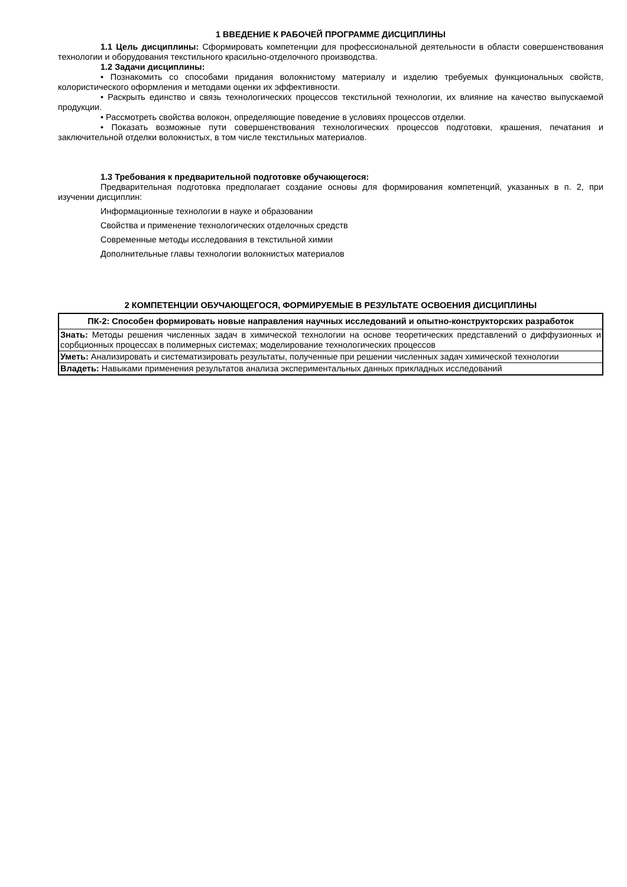1 ВВЕДЕНИЕ К РАБОЧЕЙ ПРОГРАММЕ ДИСЦИПЛИНЫ
1.1 Цель дисциплины: Сформировать компетенции для профессиональной деятельности в области совершенствования технологии и оборудования текстильного красильно-отделочного производства.
1.2 Задачи дисциплины:
• Познакомить со способами придания волокнистому материалу и изделию требуемых функциональных свойств, колористического оформления и методами оценки их эффективности.
• Раскрыть единство и связь технологических процессов текстильной технологии, их влияние на качество выпускаемой продукции.
• Рассмотреть свойства волокон, определяющие поведение в условиях процессов отделки.
• Показать возможные пути совершенствования технологических процессов подготовки, крашения, печатания и заключительной отделки волокнистых, в том числе текстильных материалов.
1.3 Требования к предварительной подготовке обучающегося:
Предварительная подготовка предполагает создание основы для формирования компетенций, указанных в п. 2, при изучении дисциплин:
Информационные технологии в науке и образовании
Свойства и применение технологических отделочных средств
Современные методы исследования в текстильной химии
Дополнительные главы технологии волокнистых материалов
2 КОМПЕТЕНЦИИ ОБУЧАЮЩЕГОСЯ, ФОРМИРУЕМЫЕ В РЕЗУЛЬТАТЕ ОСВОЕНИЯ ДИСЦИПЛИНЫ
| ПК-2: Способен формировать новые направления научных исследований и опытно-конструкторских разработок |
| --- |
| Знать: Методы решения численных задач в химической технологии на основе теоретических представлений о диффузионных и сорбционных процессах в полимерных системах; моделирование технологических процессов |
| Уметь: Анализировать и систематизировать результаты, полученные при решении численных задач химической технологии |
| Владеть: Навыками применения результатов анализа экспериментальных данных прикладных исследований |